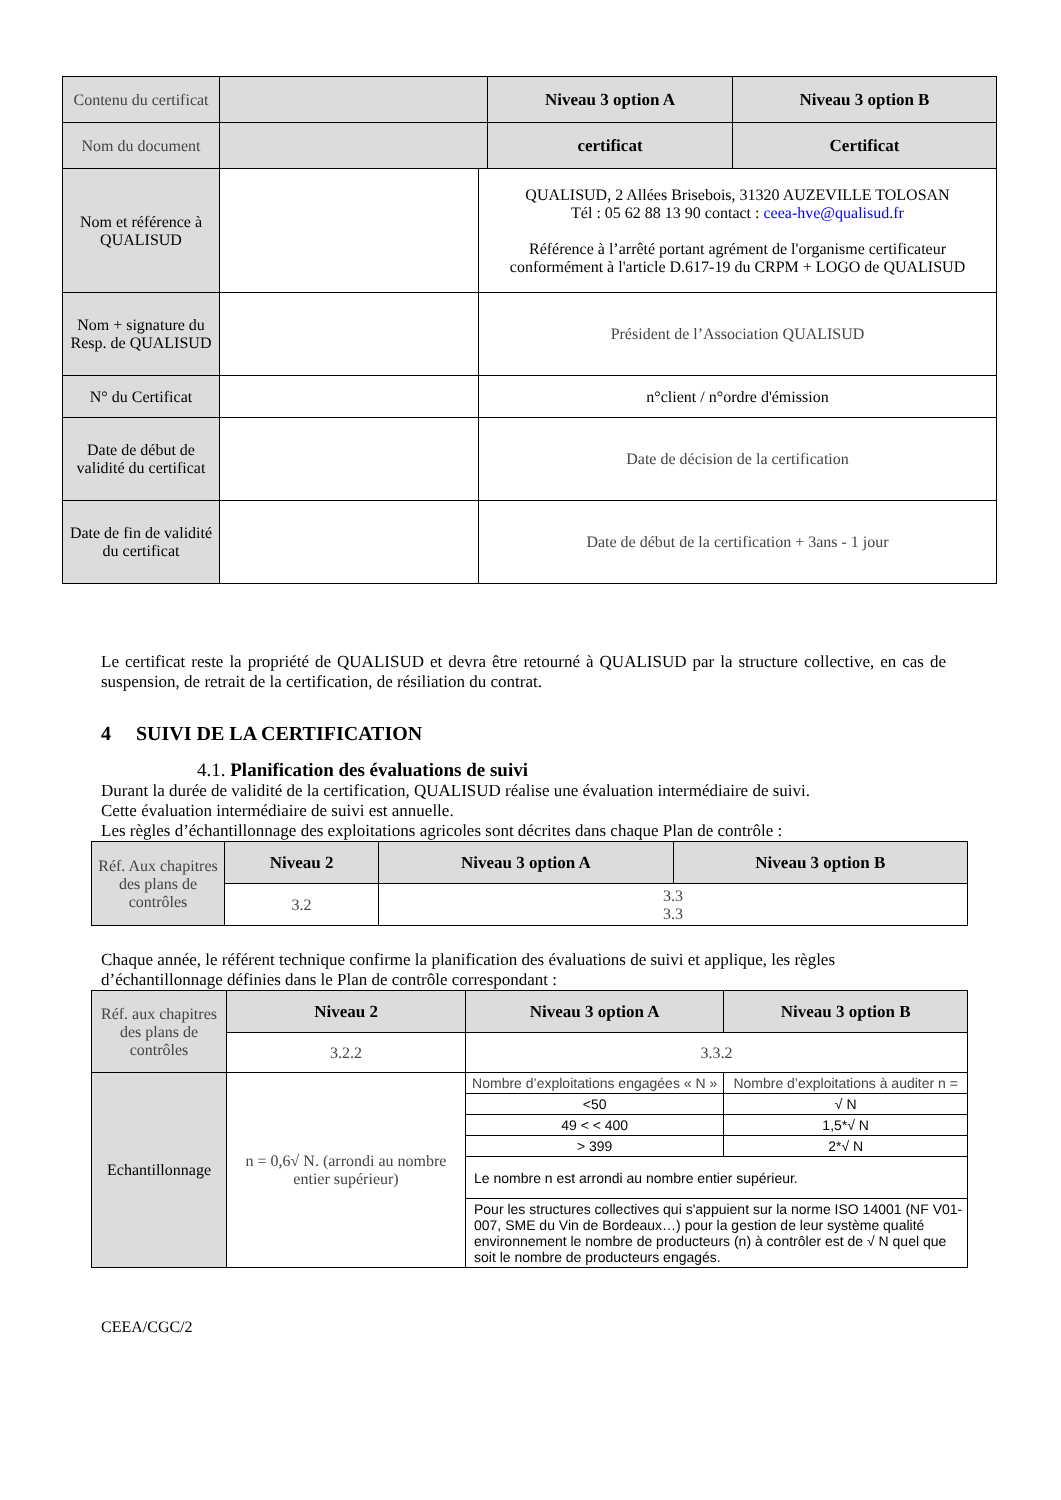| Contenu du certificat | | | Niveau 3 option A | Niveau 3 option B |
| Nom du document | | | certificat | Certificat |
| Nom et référence à QUALISUD | | QUALISUD, 2 Allées Brisebois, 31320 AUZEVILLE TOLOSAN Tél : 05 62 88 13 90 contact : ceea-hve@qualisud.fr Référence à l’arrêté portant agrément de l'organisme certificateur conformément à l'article D.617-19 du CRPM + LOGO de QUALISUD | | |
| Nom + signature du Resp. de QUALISUD | | Président de l’Association QUALISUD | | |
| N° du Certificat | | n°client / n°ordre d'émission | | |
| Date de début de validité du certificat | | Date de décision de la certification | | |
| Date de fin de validité du certificat | | Date de début de la certification + 3ans - 1 jour | | |
Le certificat reste la propriété de QUALISUD et devra être retourné à QUALISUD par la structure collective, en cas de suspension, de retrait de la certification, de résiliation du contrat.
4 SUIVI DE LA CERTIFICATION
4.1. Planification des évaluations de suivi
Durant la durée de validité de la certification, QUALISUD réalise une évaluation intermédiaire de suivi.
Cette évaluation intermédiaire de suivi est annuelle.
Les règles d’échantillonnage des exploitations agricoles sont décrites dans chaque Plan de contrôle :
| Réf. Aux chapitres des plans de contrôles | Niveau 2 | Niveau 3 option A | Niveau 3 option B |
| | 3.2 | 3.3 3.3 | |
Chaque année, le référent technique confirme la planification des évaluations de suivi et applique, les règles d’échantillonnage définies dans le Plan de contrôle correspondant :
| Réf. aux chapitres des plans de contrôles | Niveau 2 | Niveau 3 option A | Niveau 3 option B |
| | 3.2.2 | 3.3.2 | |
| Echantillonnage | n = 0,6√ N. (arrondi au nombre entier supérieur) | Nombre d’exploitations engagées « N » | Nombre d’exploitations à auditer n = |
| | | <50 | √ N |
| | | 49 < < 400 | 1,5*√ N |
| | | > 399 | 2*√ N |
| | | Le nombre n est arrondi au nombre entier supérieur. | |
| | | Pour les structures collectives qui s'appuient sur la norme ISO 14001 (NF V01-007, SME du Vin de Bordeaux…) pour la gestion de leur système qualité environnement le nombre de producteurs (n) à contrôler est de √ N quel que soit le nombre de producteurs engagés. | |
CEEA/CGC/2